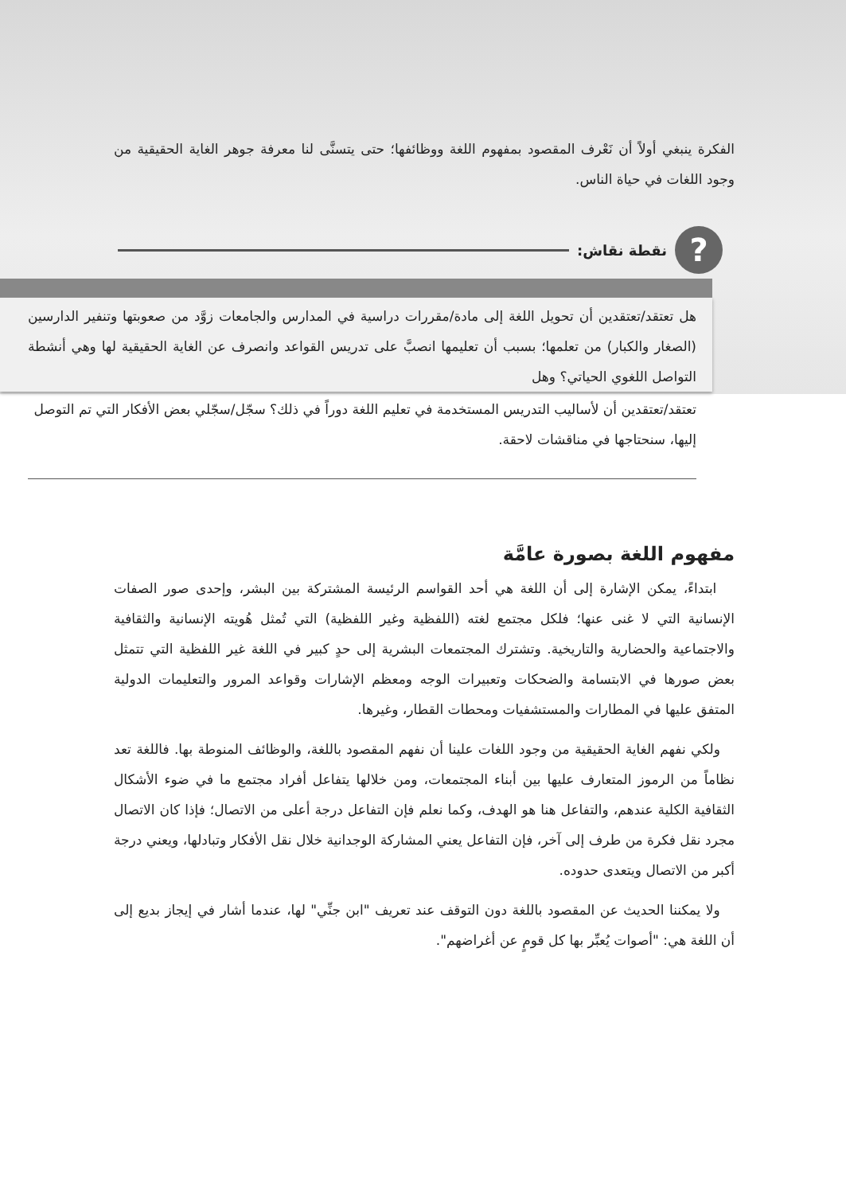الفكرة ينبغي أولاً أن نَعْرف المقصود بمفهوم اللغة ووظائفها؛ حتى يتسنَّى لنا معرفة جوهر الغاية الحقيقية من وجود اللغات في حياة الناس.
?
نقطة نقاش:
هل تعتقد/تعتقدين أن تحويل اللغة إلى مادة/مقررات دراسية في المدارس والجامعات زوَّد من صعوبتها وتنفير الدارسين (الصغار والكبار) من تعلمها؛ بسبب أن تعليمها انصبَّ على تدريس القواعد وانصرف عن الغاية الحقيقية لها وهي أنشطة التواصل اللغوي الحياتي؟ وهل
تعتقد/تعتقدين أن لأساليب التدريس المستخدمة في تعليم اللغة دوراً في ذلك؟ سجّل/سجّلي بعض الأفكار التي تم التوصل إليها، سنحتاجها في مناقشات لاحقة.
مفهوم اللغة بصورة عامَّة
ابتداءً، يمكن الإشارة إلى أن اللغة هي أحد القواسم الرئيسة المشتركة بين البشر، وإحدى صور الصفات الإنسانية التي لا غنى عنها؛ فلكل مجتمع لغته (اللفظية وغير اللفظية) التي تُمثل هُويته الإنسانية والثقافية والاجتماعية والحضارية والتاريخية. وتشترك المجتمعات البشرية إلى حدٍ كبير في اللغة غير اللفظية التي تتمثل بعض صورها في الابتسامة والضحكات وتعبيرات الوجه ومعظم الإشارات وقواعد المرور والتعليمات الدولية المتفق عليها في المطارات والمستشفيات ومحطات القطار، وغيرها.
ولكي نفهم الغاية الحقيقية من وجود اللغات علينا أن نفهم المقصود باللغة، والوظائف المنوطة بها. فاللغة تعد نظاماً من الرموز المتعارف عليها بين أبناء المجتمعات، ومن خلالها يتفاعل أفراد مجتمع ما في ضوء الأشكال الثقافية الكلية عندهم، والتفاعل هنا هو الهدف، وكما نعلم فإن التفاعل درجة أعلى من الاتصال؛ فإذا كان الاتصال مجرد نقل فكرة من طرف إلى آخر، فإن التفاعل يعني المشاركة الوجدانية خلال نقل الأفكار وتبادلها، ويعني درجة أكبر من الاتصال ويتعدى حدوده.
ولا يمكننا الحديث عن المقصود باللغة دون التوقف عند تعريف "ابن جنِّي" لها، عندما أشار في إيجاز بديع إلى أن اللغة هي: "أصوات يُعبِّر بها كل قومٍ عن أغراضهم".